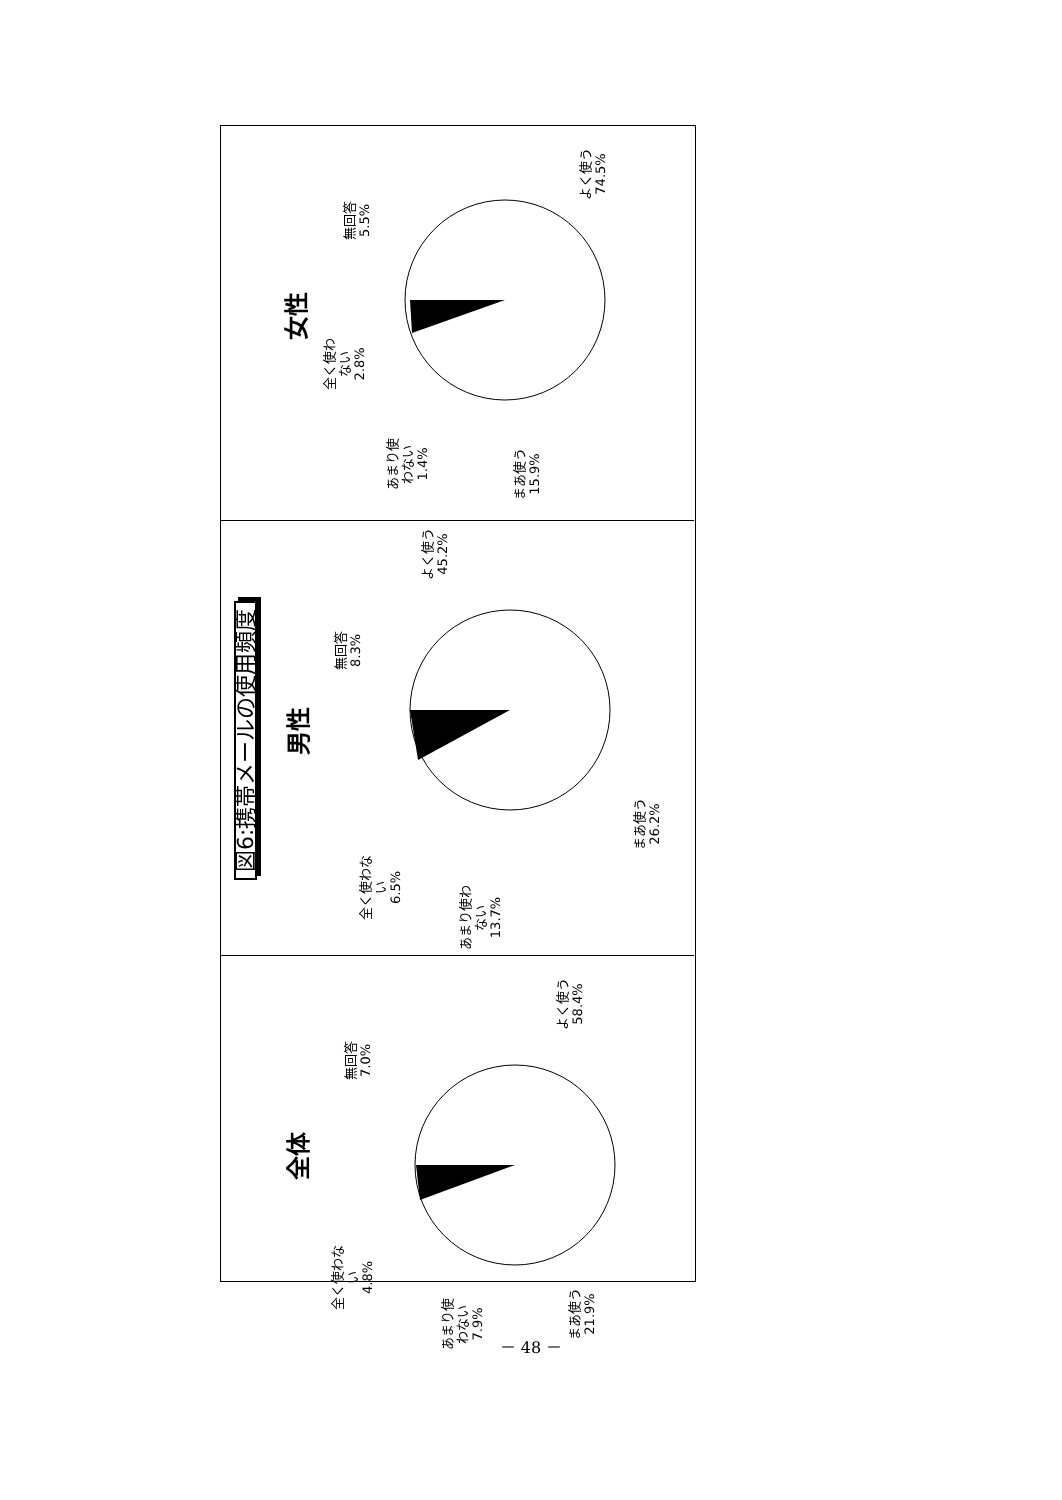図6:携帯メールの使用頻度
女性
無回答
5.5%
全く使わ
ない
2.8%
あまり使
わない
1.4%
まあ使う
15.9%
よく使う
74.5%
男性
無回答
8.3%
全く使わな
い
6.5%
あまり使わ
ない
13.7%
まあ使う
26.2%
よく使う
45.2%
全体
無回答
7.0%
全く使わな
い
4.8%
あまり使
わない
7.9%
まあ使う
21.9%
よく使う
58.4%
－ 48 －